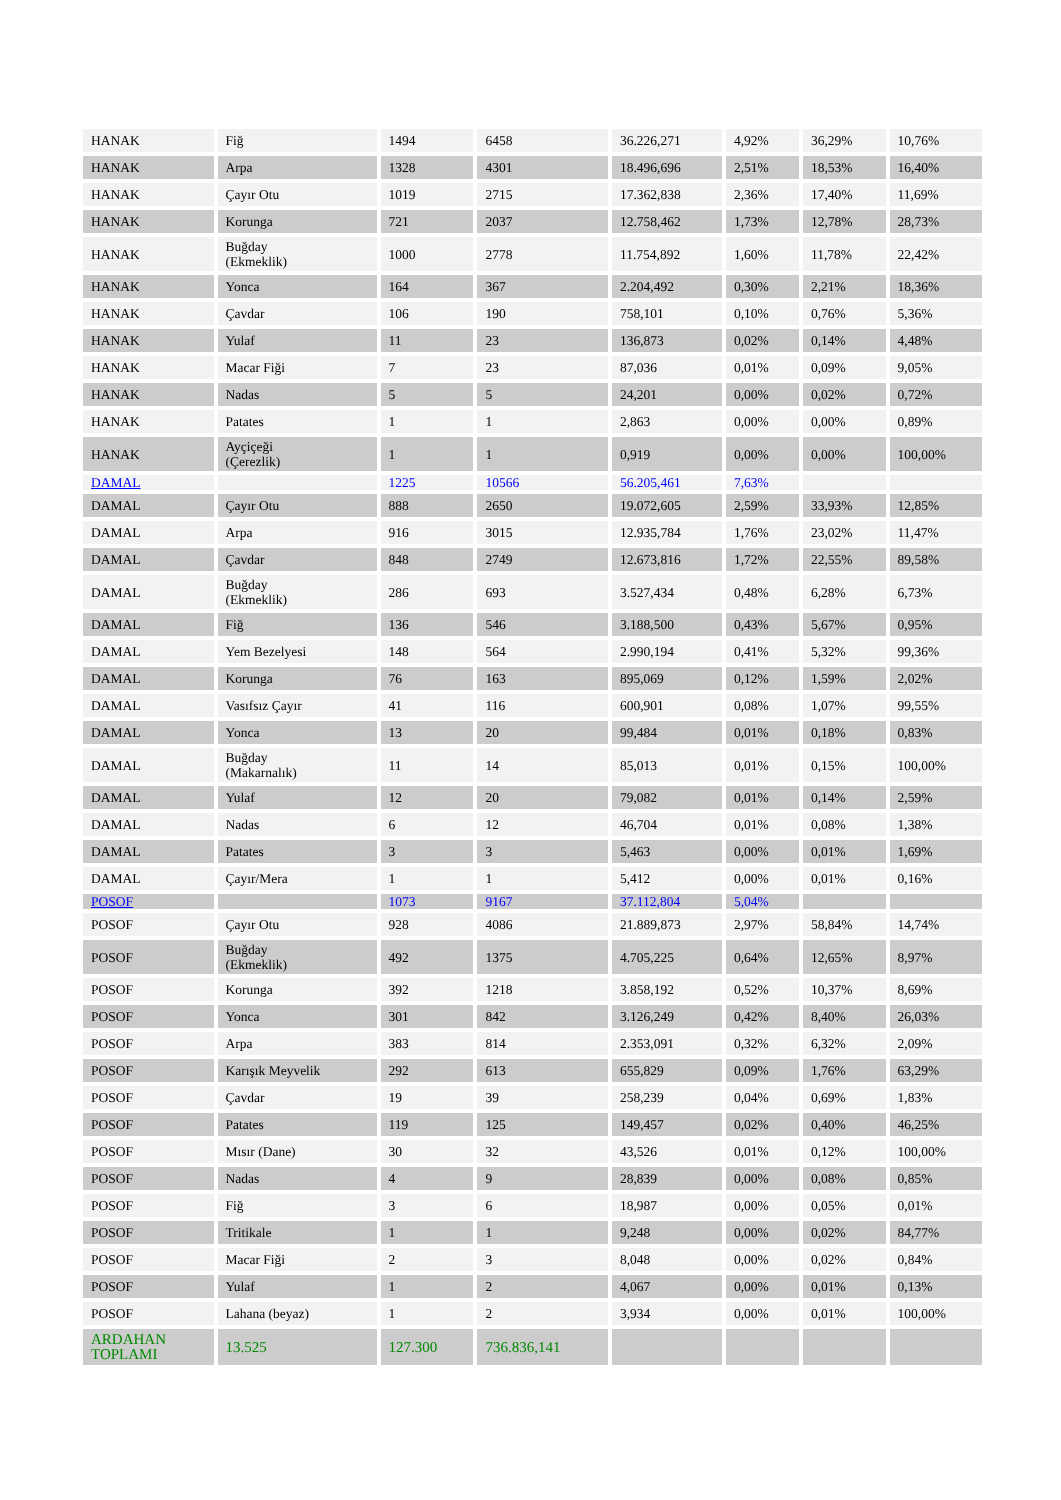| HANAK | Fiğ | 1494 | 6458 | 36.226,271 | 4,92% | 36,29% | 10,76% |
| HANAK | Arpa | 1328 | 4301 | 18.496,696 | 2,51% | 18,53% | 16,40% |
| HANAK | Çayır Otu | 1019 | 2715 | 17.362,838 | 2,36% | 17,40% | 11,69% |
| HANAK | Korunga | 721 | 2037 | 12.758,462 | 1,73% | 12,78% | 28,73% |
| HANAK | Buğday (Ekmeklik) | 1000 | 2778 | 11.754,892 | 1,60% | 11,78% | 22,42% |
| HANAK | Yonca | 164 | 367 | 2.204,492 | 0,30% | 2,21% | 18,36% |
| HANAK | Çavdar | 106 | 190 | 758,101 | 0,10% | 0,76% | 5,36% |
| HANAK | Yulaf | 11 | 23 | 136,873 | 0,02% | 0,14% | 4,48% |
| HANAK | Macar Fiği | 7 | 23 | 87,036 | 0,01% | 0,09% | 9,05% |
| HANAK | Nadas | 5 | 5 | 24,201 | 0,00% | 0,02% | 0,72% |
| HANAK | Patates | 1 | 1 | 2,863 | 0,00% | 0,00% | 0,89% |
| HANAK | Ayçiçeği (Çerezlik) | 1 | 1 | 0,919 | 0,00% | 0,00% | 100,00% |
| DAMAL | | 1225 | 10566 | 56.205,461 | 7,63% | | |
| DAMAL | Çayır Otu | 888 | 2650 | 19.072,605 | 2,59% | 33,93% | 12,85% |
| DAMAL | Arpa | 916 | 3015 | 12.935,784 | 1,76% | 23,02% | 11,47% |
| DAMAL | Çavdar | 848 | 2749 | 12.673,816 | 1,72% | 22,55% | 89,58% |
| DAMAL | Buğday (Ekmeklik) | 286 | 693 | 3.527,434 | 0,48% | 6,28% | 6,73% |
| DAMAL | Fiğ | 136 | 546 | 3.188,500 | 0,43% | 5,67% | 0,95% |
| DAMAL | Yem Bezelyesi | 148 | 564 | 2.990,194 | 0,41% | 5,32% | 99,36% |
| DAMAL | Korunga | 76 | 163 | 895,069 | 0,12% | 1,59% | 2,02% |
| DAMAL | Vasıfsız Çayır | 41 | 116 | 600,901 | 0,08% | 1,07% | 99,55% |
| DAMAL | Yonca | 13 | 20 | 99,484 | 0,01% | 0,18% | 0,83% |
| DAMAL | Buğday (Makarnalık) | 11 | 14 | 85,013 | 0,01% | 0,15% | 100,00% |
| DAMAL | Yulaf | 12 | 20 | 79,082 | 0,01% | 0,14% | 2,59% |
| DAMAL | Nadas | 6 | 12 | 46,704 | 0,01% | 0,08% | 1,38% |
| DAMAL | Patates | 3 | 3 | 5,463 | 0,00% | 0,01% | 1,69% |
| DAMAL | Çayır/Mera | 1 | 1 | 5,412 | 0,00% | 0,01% | 0,16% |
| POSOF | | 1073 | 9167 | 37.112,804 | 5,04% | | |
| POSOF | Çayır Otu | 928 | 4086 | 21.889,873 | 2,97% | 58,84% | 14,74% |
| POSOF | Buğday (Ekmeklik) | 492 | 1375 | 4.705,225 | 0,64% | 12,65% | 8,97% |
| POSOF | Korunga | 392 | 1218 | 3.858,192 | 0,52% | 10,37% | 8,69% |
| POSOF | Yonca | 301 | 842 | 3.126,249 | 0,42% | 8,40% | 26,03% |
| POSOF | Arpa | 383 | 814 | 2.353,091 | 0,32% | 6,32% | 2,09% |
| POSOF | Karışık Meyvelik | 292 | 613 | 655,829 | 0,09% | 1,76% | 63,29% |
| POSOF | Çavdar | 19 | 39 | 258,239 | 0,04% | 0,69% | 1,83% |
| POSOF | Patates | 119 | 125 | 149,457 | 0,02% | 0,40% | 46,25% |
| POSOF | Mısır (Dane) | 30 | 32 | 43,526 | 0,01% | 0,12% | 100,00% |
| POSOF | Nadas | 4 | 9 | 28,839 | 0,00% | 0,08% | 0,85% |
| POSOF | Fiğ | 3 | 6 | 18,987 | 0,00% | 0,05% | 0,01% |
| POSOF | Tritikale | 1 | 1 | 9,248 | 0,00% | 0,02% | 84,77% |
| POSOF | Macar Fiği | 2 | 3 | 8,048 | 0,00% | 0,02% | 0,84% |
| POSOF | Yulaf | 1 | 2 | 4,067 | 0,00% | 0,01% | 0,13% |
| POSOF | Lahana (beyaz) | 1 | 2 | 3,934 | 0,00% | 0,01% | 100,00% |
| ARDAHAN TOPLAMI | 13.525 | 127.300 | 736.836,141 | | | | |